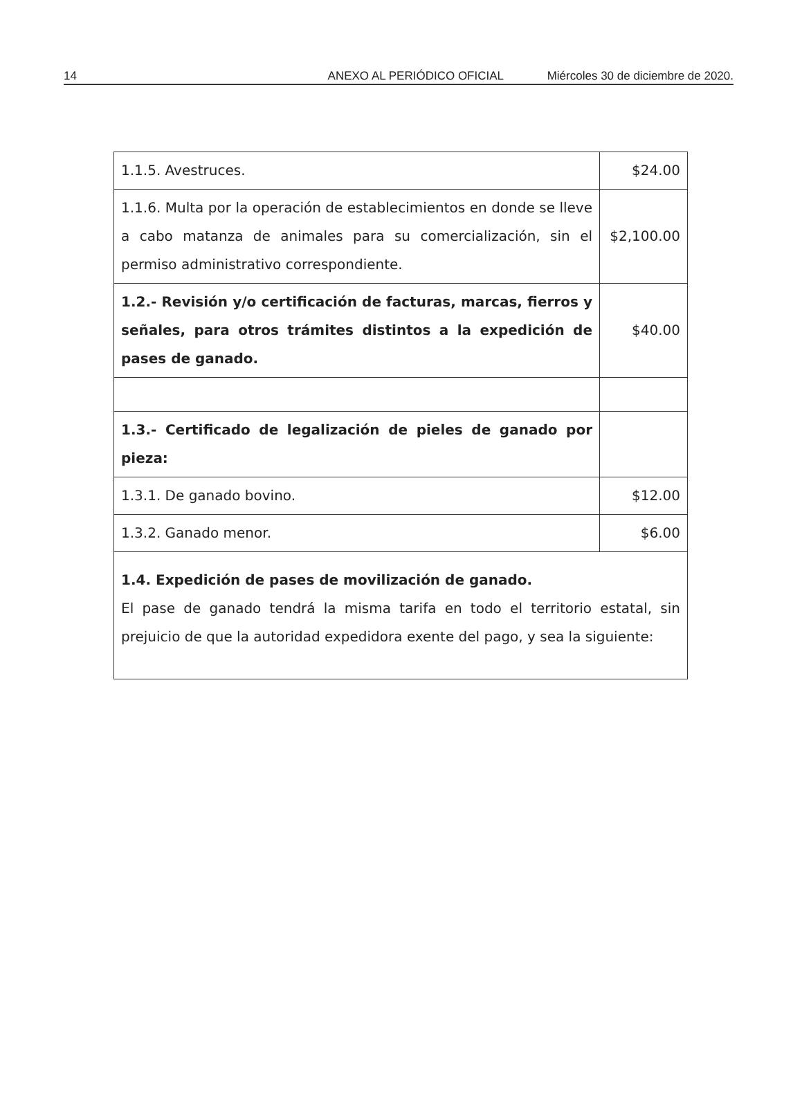14 ANEXO AL PERIÓDICO OFICIAL Miércoles 30 de diciembre de 2020.
| 1.1.5. Avestruces. | $24.00 |
| 1.1.6. Multa por la operación de establecimientos en donde se lleve a cabo matanza de animales para su comercialización, sin el permiso administrativo correspondiente. | $2,100.00 |
| 1.2.- Revisión y/o certificación de facturas, marcas, fierros y señales, para otros trámites distintos a la expedición de pases de ganado. | $40.00 |
| 1.3.- Certificado de legalización de pieles de ganado por pieza: | |
| 1.3.1. De ganado bovino. | $12.00 |
| 1.3.2. Ganado menor. | $6.00 |
| 1.4. Expedición de pases de movilización de ganado. El pase de ganado tendrá la misma tarifa en todo el territorio estatal, sin prejuicio de que la autoridad expedidora exente del pago, y sea la siguiente: | |